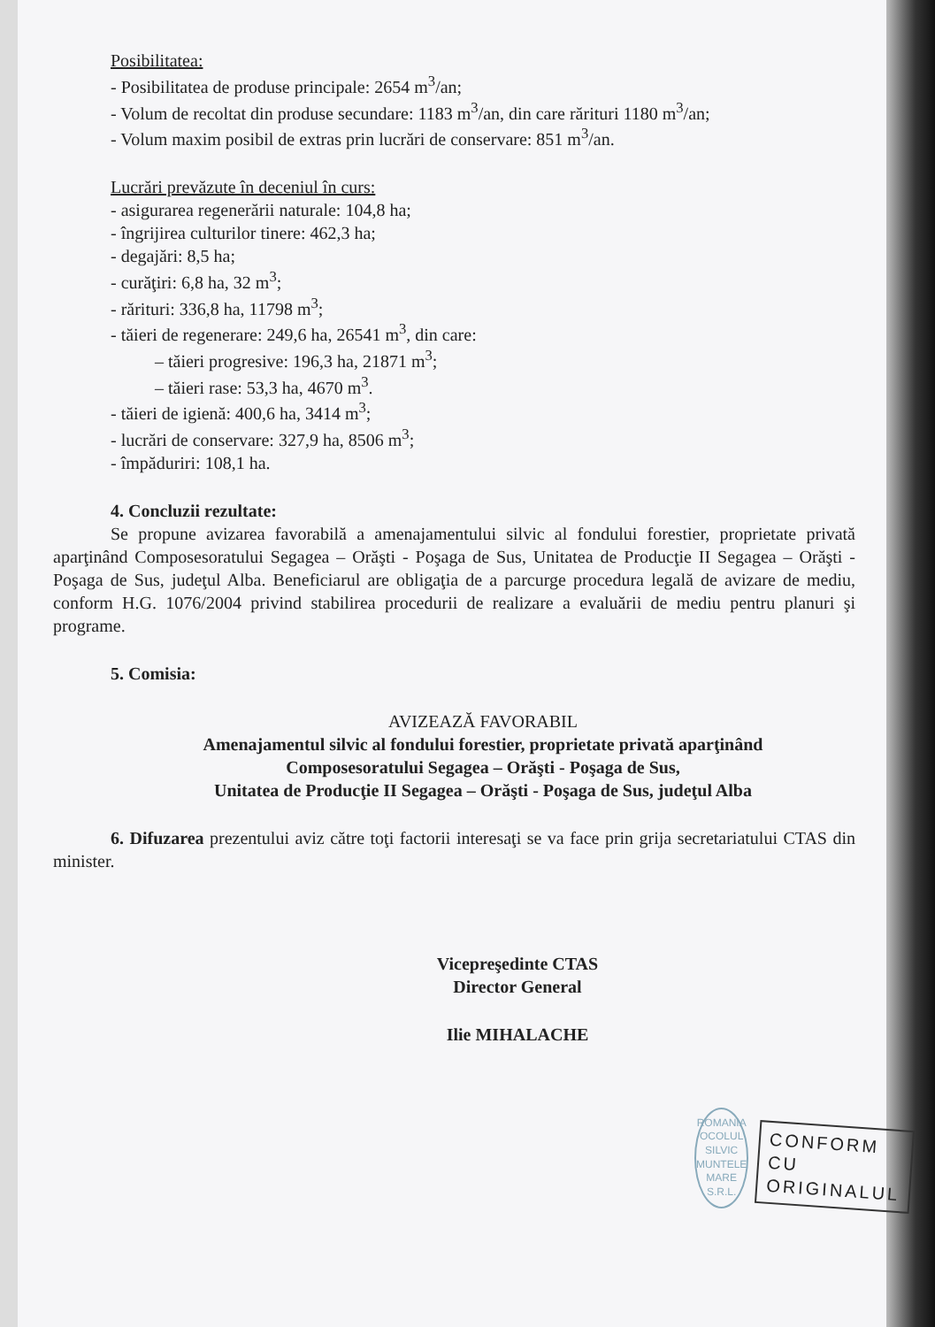Posibilitatea:
- Posibilitatea de produse principale: 2654 m<sup>3</sup>/an;
- Volum de recoltat din produse secundare: 1183 m<sup>3</sup>/an, din care rărituri 1180 m<sup>3</sup>/an;
- Volum maxim posibil de extras prin lucrări de conservare: 851 m<sup>3</sup>/an.
Lucrări prevăzute în deceniul în curs:
- asigurarea regenerării naturale: 104,8 ha;
- îngrijirea culturilor tinere: 462,3 ha;
- degajări: 8,5 ha;
- curăţiri: 6,8 ha, 32 m<sup>3</sup>;
- rărituri: 336,8 ha, 11798 m<sup>3</sup>;
- tăieri de regenerare: 249,6 ha, 26541 m<sup>3</sup>, din care:
– tăieri progresive: 196,3 ha, 21871 m<sup>3</sup>;
– tăieri rase: 53,3 ha, 4670 m<sup>3</sup>.
- tăieri de igienă: 400,6 ha, 3414 m<sup>3</sup>;
- lucrări de conservare: 327,9 ha, 8506 m<sup>3</sup>;
- împăduriri: 108,1 ha.
4. Concluzii rezultate:
Se propune avizarea favorabilă a amenajamentului silvic al fondului forestier, proprietate privată aparţinând Composesoratului Segagea – Orăşti - Poşaga de Sus, Unitatea de Producţie II Segagea – Orăşti - Poşaga de Sus, judeţul Alba. Beneficiarul are obligaţia de a parcurge procedura legală de avizare de mediu, conform H.G. 1076/2004 privind stabilirea procedurii de realizare a evaluării de mediu pentru planuri şi programe.
5. Comisia:
AVIZEAZĂ FAVORABIL
Amenajamentul silvic al fondului forestier, proprietate privată aparţinând
Composesoratului Segagea – Orăşti - Poşaga de Sus,
Unitatea de Producţie II Segagea – Orăşti - Poşaga de Sus, judeţul Alba
6. Difuzarea prezentului aviz către toţi factorii interesaţi se va face prin grija secretariatului CTAS din minister.
Vicepreşedinte CTAS
Director General
Ilie MIHALACHE
ROMANIA
OCOLUL SILVIC
MUNTELE MARE
S.R.L.
CONFORM CU
ORIGINALUL